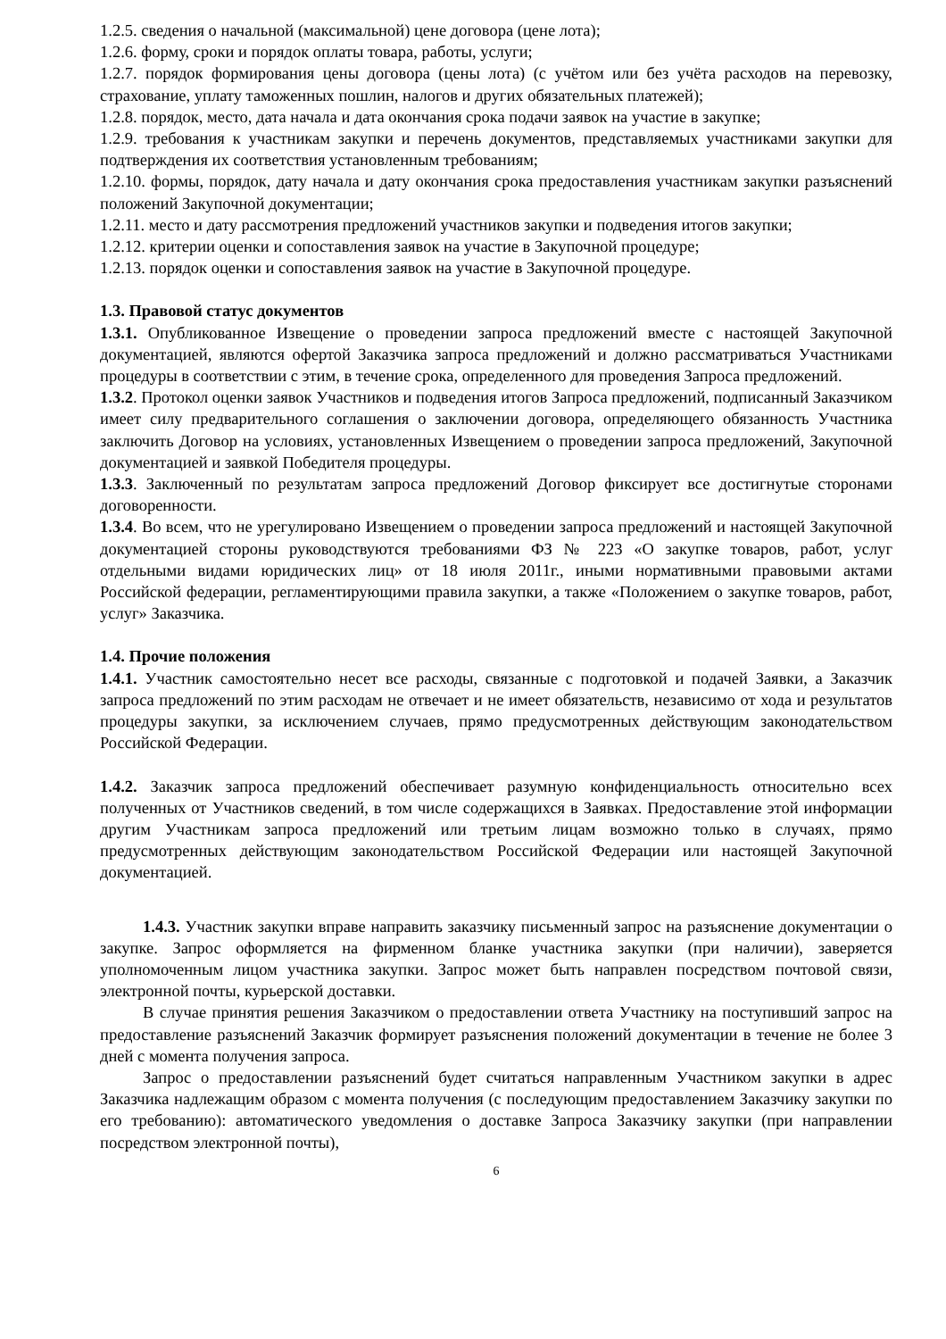1.2.5. сведения о начальной (максимальной) цене договора (цене лота);
1.2.6. форму, сроки и порядок оплаты товара, работы, услуги;
1.2.7. порядок формирования цены договора (цены лота) (с учётом или без учёта расходов на перевозку, страхование, уплату таможенных пошлин, налогов и других обязательных платежей);
1.2.8. порядок, место, дата начала и дата окончания срока подачи заявок на участие в закупке;
1.2.9. требования к участникам закупки и перечень документов, представляемых участниками закупки для подтверждения их соответствия установленным требованиям;
1.2.10. формы, порядок, дату начала и дату окончания срока предоставления участникам закупки разъяснений положений Закупочной документации;
1.2.11. место и дату рассмотрения предложений участников закупки и подведения итогов закупки;
1.2.12. критерии оценки и сопоставления заявок на участие в Закупочной процедуре;
1.2.13. порядок оценки и сопоставления заявок на участие в Закупочной процедуре.
1.3. Правовой статус документов
1.3.1. Опубликованное Извещение о проведении запроса предложений вместе с настоящей Закупочной документацией, являются офертой Заказчика запроса предложений и должно рассматриваться Участниками процедуры в соответствии с этим, в течение срока, определенного для проведения Запроса предложений.
1.3.2. Протокол оценки заявок Участников и подведения итогов Запроса предложений, подписанный Заказчиком имеет силу предварительного соглашения о заключении договора, определяющего обязанность Участника заключить Договор на условиях, установленных Извещением о проведении запроса предложений, Закупочной документацией и заявкой Победителя процедуры.
1.3.3. Заключенный по результатам запроса предложений Договор фиксирует все достигнутые сторонами договоренности.
1.3.4. Во всем, что не урегулировано Извещением о проведении запроса предложений и настоящей Закупочной документацией стороны руководствуются требованиями ФЗ № 223 «О закупке товаров, работ, услуг отдельными видами юридических лиц» от 18 июля 2011г., иными нормативными правовыми актами Российской федерации, регламентирующими правила закупки, а также «Положением о закупке товаров, работ, услуг» Заказчика.
1.4. Прочие положения
1.4.1. Участник самостоятельно несет все расходы, связанные с подготовкой и подачей Заявки, а Заказчик запроса предложений по этим расходам не отвечает и не имеет обязательств, независимо от хода и результатов процедуры закупки, за исключением случаев, прямо предусмотренных действующим законодательством Российской Федерации.
1.4.2. Заказчик запроса предложений обеспечивает разумную конфиденциальность относительно всех полученных от Участников сведений, в том числе содержащихся в Заявках. Предоставление этой информации другим Участникам запроса предложений или третьим лицам возможно только в случаях, прямо предусмотренных действующим законодательством Российской Федерации или настоящей Закупочной документацией.
1.4.3. Участник закупки вправе направить заказчику письменный запрос на разъяснение документации о закупке. Запрос оформляется на фирменном бланке участника закупки (при наличии), заверяется уполномоченным лицом участника закупки. Запрос может быть направлен посредством почтовой связи, электронной почты, курьерской доставки.
В случае принятия решения Заказчиком о предоставлении ответа Участнику на поступивший запрос на предоставление разъяснений Заказчик формирует разъяснения положений документации в течение не более 3 дней с момента получения запроса.
Запрос о предоставлении разъяснений будет считаться направленным Участником закупки в адрес Заказчика надлежащим образом с момента получения (с последующим предоставлением Заказчику закупки по его требованию): автоматического уведомления о доставке Запроса Заказчику закупки (при направлении посредством электронной почты),
6